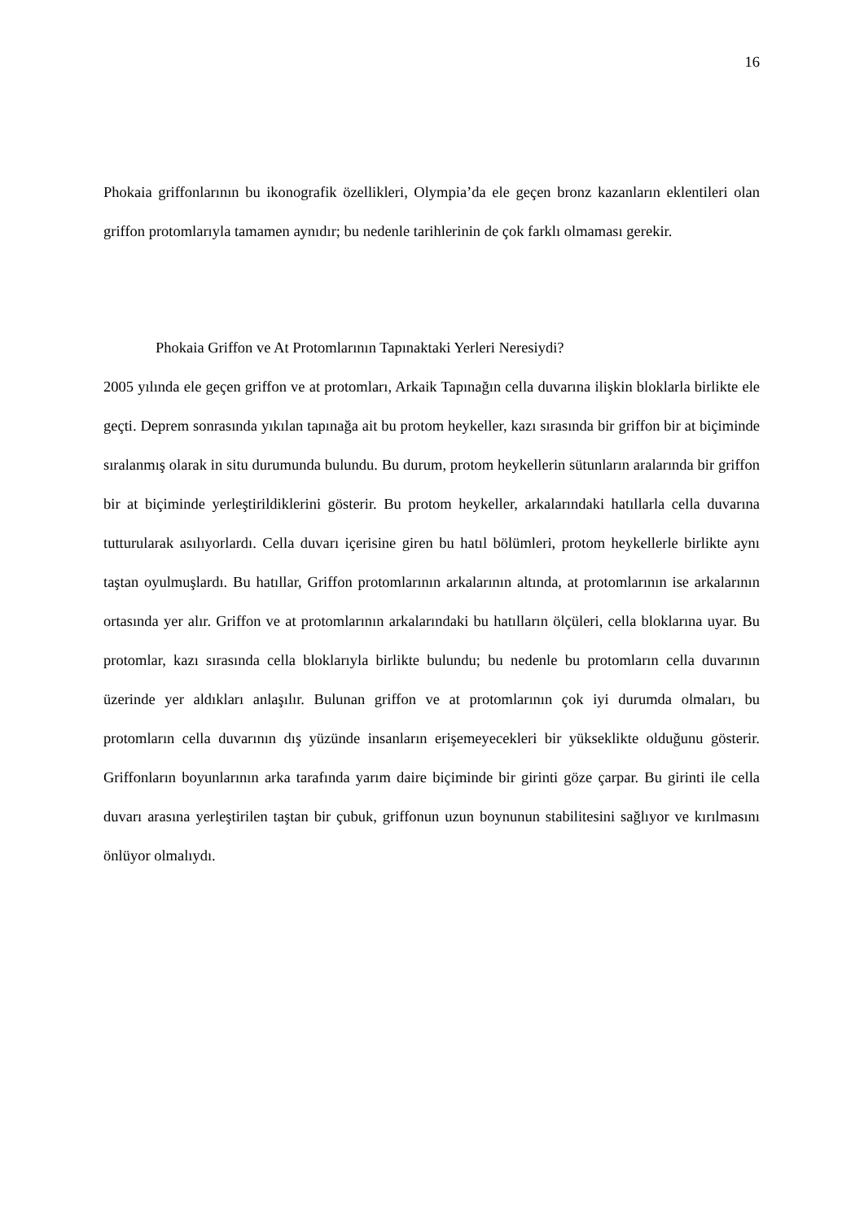16
Phokaia griffonlarının bu ikonografik özellikleri, Olympia’da ele geçen bronz kazanların eklentileri olan griffon protomlarıyla tamamen aynıdır; bu nedenle tarihlerinin de çok farklı olmaması gerekir.
Phokaia Griffon ve At Protomlarının Tapınaktaki Yerleri Neresiydi?
2005 yılında ele geçen griffon ve at protomları, Arkaik Tapınağın cella duvarına ilişkin bloklarla birlikte ele geçti. Deprem sonrasında yıkılan tapınağa ait bu protom heykeller, kazı sırasında bir griffon bir at biçiminde sıralanmış olarak in situ durumunda bulundu. Bu durum, protom heykellerin sütunların aralarında bir griffon bir at biçiminde yerleştirildiklerini gösterir. Bu protom heykeller, arkalarındaki hatıllarla cella duvarına tutturularak asılıyorlardı. Cella duvarı içerisine giren bu hatıl bölümleri, protom heykellerle birlikte aynı taştan oyulmuşlardı. Bu hatıllar, Griffon protomlarının arkalarının altında, at protomlarının ise arkalarının ortasında yer alır. Griffon ve at protomlarının arkalarındaki bu hatılların ölçüleri, cella bloklarına uyar. Bu protomlar, kazı sırasında cella bloklarıyla birlikte bulundu; bu nedenle bu protomların cella duvarının üzerinde yer aldıkları anlaşılır. Bulunan griffon ve at protomlarının çok iyi durumda olmaları, bu protomların cella duvarının dış yüzünde insanların erişemeyecekleri bir yükseklikte olduğunu gösterir. Griffonların boyunlarının arka tarafında yarım daire biçiminde bir girinti göze çarpar. Bu girinti ile cella duvarı arasına yerleştirilen taştan bir çubuk, griffonun uzun boynunun stabilitesini sağlıyor ve kırılmasını önlüyor olmalıydı.